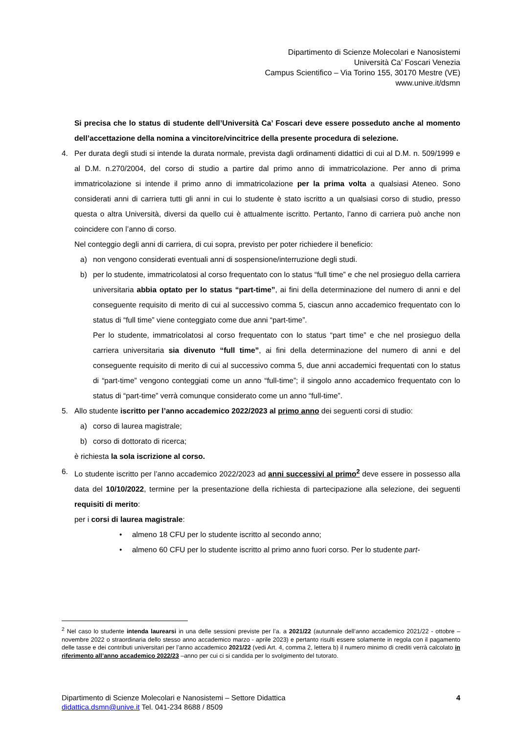Dipartimento di Scienze Molecolari e Nanosistemi
Università Ca’ Foscari Venezia
Campus Scientifico – Via Torino 155, 30170 Mestre (VE)
www.unive.it/dsmn
Si precisa che lo status di studente dell’Università Ca’ Foscari deve essere posseduto anche al momento dell’accettazione della nomina a vincitore/vincitrice della presente procedura di selezione.
4. Per durata degli studi si intende la durata normale, prevista dagli ordinamenti didattici di cui al D.M. n. 509/1999 e al D.M. n.270/2004, del corso di studio a partire dal primo anno di immatricolazione. Per anno di prima immatricolazione si intende il primo anno di immatricolazione per la prima volta a qualsiasi Ateneo. Sono considerati anni di carriera tutti gli anni in cui lo studente è stato iscritto a un qualsiasi corso di studio, presso questa o altra Università, diversi da quello cui è attualmente iscritto. Pertanto, l’anno di carriera può anche non coincidere con l’anno di corso.
Nel conteggio degli anni di carriera, di cui sopra, previsto per poter richiedere il beneficio:
a) non vengono considerati eventuali anni di sospensione/interruzione degli studi.
b) per lo studente, immatricolatosi al corso frequentato con lo status “full time” e che nel prosieguo della carriera universitaria abbia optato per lo status “part-time”, ai fini della determinazione del numero di anni e del conseguente requisito di merito di cui al successivo comma 5, ciascun anno accademico frequentato con lo status di “full time” viene conteggiato come due anni “part-time”.
Per lo studente, immatricolatosi al corso frequentato con lo status “part time” e che nel prosieguo della carriera universitaria sia divenuto “full time”, ai fini della determinazione del numero di anni e del conseguente requisito di merito di cui al successivo comma 5, due anni accademici frequentati con lo status di “part-time” vengono conteggiati come un anno “full-time”; il singolo anno accademico frequentato con lo status di “part-time” verrà comunque considerato come un anno “full-time”.
5. Allo studente iscritto per l’anno accademico 2022/2023 al primo anno dei seguenti corsi di studio:
a) corso di laurea magistrale;
b) corso di dottorato di ricerca;
è richiesta la sola iscrizione al corso.
6. Lo studente iscritto per l’anno accademico 2022/2023 ad anni successivi al primo<sup>2</sup> deve essere in possesso alla data del 10/10/2022, termine per la presentazione della richiesta di partecipazione alla selezione, dei seguenti requisiti di merito:
per i corsi di laurea magistrale:
• almeno 18 CFU per lo studente iscritto al secondo anno;
• almeno 60 CFU per lo studente iscritto al primo anno fuori corso. Per lo studente part-
<sup>2</sup> Nel caso lo studente intenda laurearsi in una delle sessioni previste per l’a. a 2021/22 (autunnale dell’anno accademico 2021/22 - ottobre – novembre 2022 o straordinaria dello stesso anno accademico marzo - aprile 2023) e pertanto risulti essere solamente in regola con il pagamento delle tasse e dei contributi universitari per l’anno accademico 2021/22 (vedi Art. 4, comma 2, lettera b) il numero minimo di crediti verrà calcolato in riferimento all’anno accademico 2022/23 –anno per cui ci si candida per lo svolgimento del tutorato.
Dipartimento di Scienze Molecolari e Nanosistemi – Settore Didattica 4
didattica.dsmn@unive.it Tel. 041-234 8688 / 8509